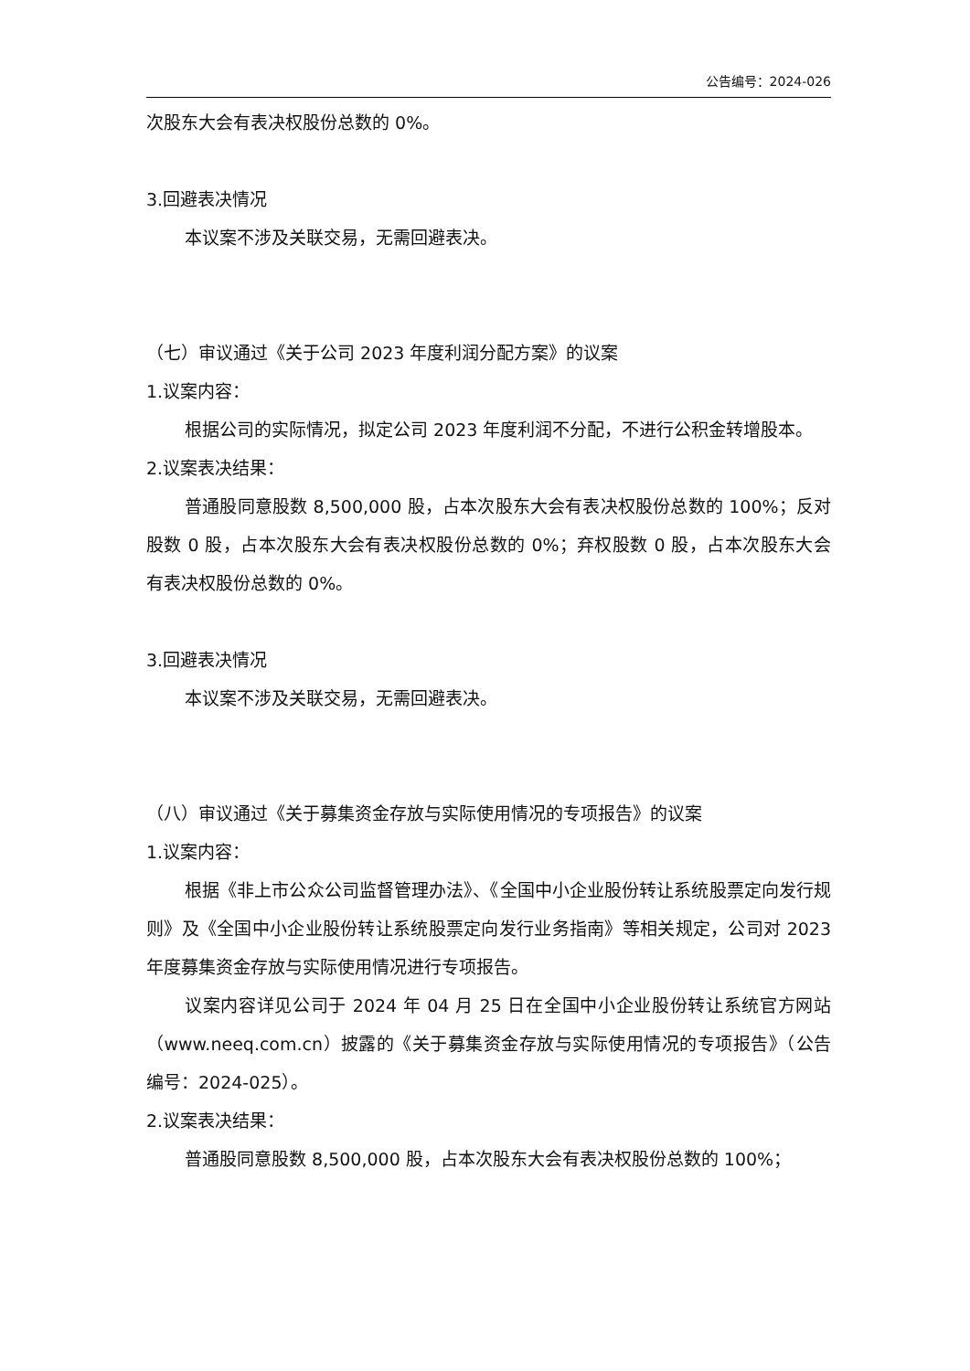公告编号：2024-026
次股东大会有表决权股份总数的 0%。
3.回避表决情况
本议案不涉及关联交易，无需回避表决。
（七）审议通过《关于公司 2023 年度利润分配方案》的议案
1.议案内容：
根据公司的实际情况，拟定公司 2023 年度利润不分配，不进行公积金转增股本。
2.议案表决结果：
普通股同意股数 8,500,000 股，占本次股东大会有表决权股份总数的 100%；反对股数 0 股，占本次股东大会有表决权股份总数的 0%；弃权股数 0 股，占本次股东大会有表决权股份总数的 0%。
3.回避表决情况
本议案不涉及关联交易，无需回避表决。
（八）审议通过《关于募集资金存放与实际使用情况的专项报告》的议案
1.议案内容：
根据《非上市公众公司监督管理办法》、《全国中小企业股份转让系统股票定向发行规则》及《全国中小企业股份转让系统股票定向发行业务指南》等相关规定，公司对 2023 年度募集资金存放与实际使用情况进行专项报告。
议案内容详见公司于 2024 年 04 月 25 日在全国中小企业股份转让系统官方网站（www.neeq.com.cn）披露的《关于募集资金存放与实际使用情况的专项报告》（公告编号：2024-025）。
2.议案表决结果：
普通股同意股数 8,500,000 股，占本次股东大会有表决权股份总数的 100%；